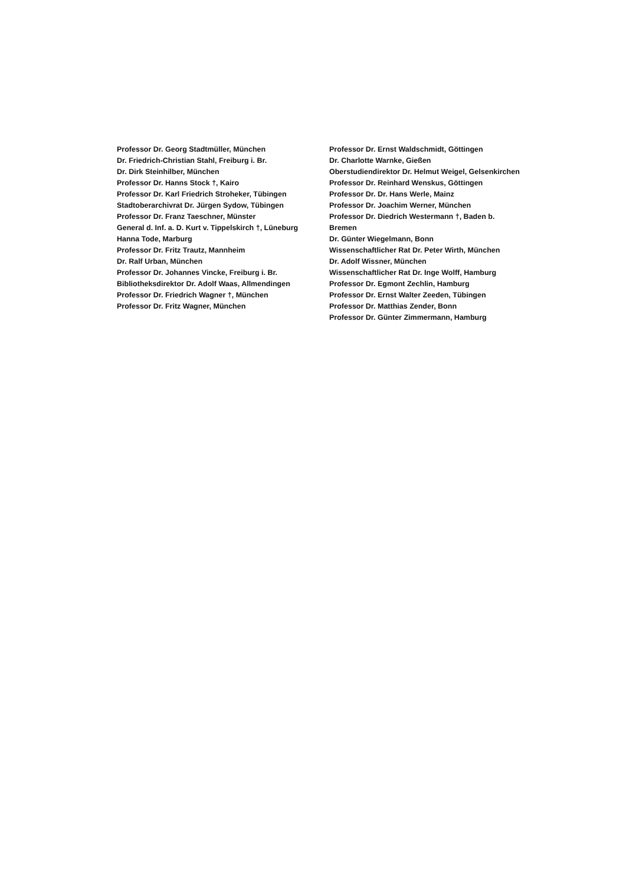Professor Dr. Georg Stadtmüller, München
Dr. Friedrich-Christian Stahl, Freiburg i. Br.
Dr. Dirk Steinhilber, München
Professor Dr. Hanns Stock †, Kairo
Professor Dr. Karl Friedrich Stroheker, Tübingen
Stadtoberarchivrat Dr. Jürgen Sydow, Tübingen
Professor Dr. Franz Taeschner, Münster
General d. Inf. a. D. Kurt v. Tippelskirch †, Lüneburg
Hanna Tode, Marburg
Professor Dr. Fritz Trautz, Mannheim
Dr. Ralf Urban, München
Professor Dr. Johannes Vincke, Freiburg i. Br.
Bibliotheksdirektor Dr. Adolf Waas, Allmendingen
Professor Dr. Friedrich Wagner †, München
Professor Dr. Fritz Wagner, München
Professor Dr. Ernst Waldschmidt, Göttingen
Dr. Charlotte Warnke, Gießen
Oberstudiendirektor Dr. Helmut Weigel, Gelsenkirchen
Professor Dr. Reinhard Wenskus, Göttingen
Professor Dr. Dr. Hans Werle, Mainz
Professor Dr. Joachim Werner, München
Professor Dr. Diedrich Westermann †, Baden b. Bremen
Dr. Günter Wiegelmann, Bonn
Wissenschaftlicher Rat Dr. Peter Wirth, München
Dr. Adolf Wissner, München
Wissenschaftlicher Rat Dr. Inge Wolff, Hamburg
Professor Dr. Egmont Zechlin, Hamburg
Professor Dr. Ernst Walter Zeeden, Tübingen
Professor Dr. Matthias Zender, Bonn
Professor Dr. Günter Zimmermann, Hamburg